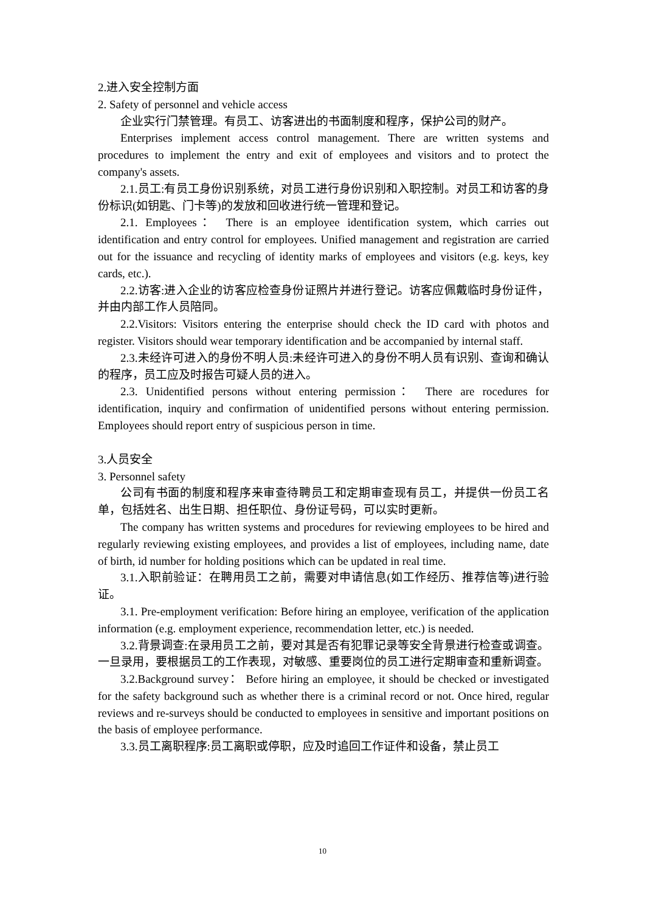2.进入安全控制方面
2. Safety of personnel and vehicle access
企业实行门禁管理。有员工、访客进出的书面制度和程序，保护公司的财产。
Enterprises implement access control management. There are written systems and procedures to implement the entry and exit of employees and visitors and to protect the company's assets.
2.1.员工:有员工身份识别系统，对员工进行身份识别和入职控制。对员工和访客的身份标识(如钥匙、门卡等)的发放和回收进行统一管理和登记。
2.1. Employees： There is an employee identification system, which carries out identification and entry control for employees. Unified management and registration are carried out for the issuance and recycling of identity marks of employees and visitors (e.g. keys, key cards, etc.).
2.2.访客:进入企业的访客应检查身份证照片并进行登记。访客应佩戴临时身份证件，并由内部工作人员陪同。
2.2.Visitors: Visitors entering the enterprise should check the ID card with photos and register. Visitors should wear temporary identification and be accompanied by internal staff.
2.3.未经许可进入的身份不明人员:未经许可进入的身份不明人员有识别、查询和确认的程序，员工应及时报告可疑人员的进入。
2.3. Unidentified persons without entering permission： There are rocedures for identification, inquiry and confirmation of unidentified persons without entering permission. Employees should report entry of suspicious person in time.
3.人员安全
3. Personnel safety
公司有书面的制度和程序来审查待聘员工和定期审查现有员工，并提供一份员工名单，包括姓名、出生日期、担任职位、身份证号码，可以实时更新。
The company has written systems and procedures for reviewing employees to be hired and regularly reviewing existing employees, and provides a list of employees, including name, date of birth, id number for holding positions which can be updated in real time.
3.1.入职前验证：在聘用员工之前，需要对申请信息(如工作经历、推荐信等)进行验证。
3.1. Pre-employment verification: Before hiring an employee, verification of the application information (e.g. employment experience, recommendation letter, etc.) is needed.
3.2.背景调查:在录用员工之前，要对其是否有犯罪记录等安全背景进行检查或调查。一旦录用，要根据员工的工作表现，对敏感、重要岗位的员工进行定期审查和重新调查。
3.2.Background survey： Before hiring an employee, it should be checked or investigated for the safety background such as whether there is a criminal record or not. Once hired, regular reviews and re-surveys should be conducted to employees in sensitive and important positions on the basis of employee performance.
3.3.员工离职程序:员工离职或停职，应及时追回工作证件和设备，禁止员工
10